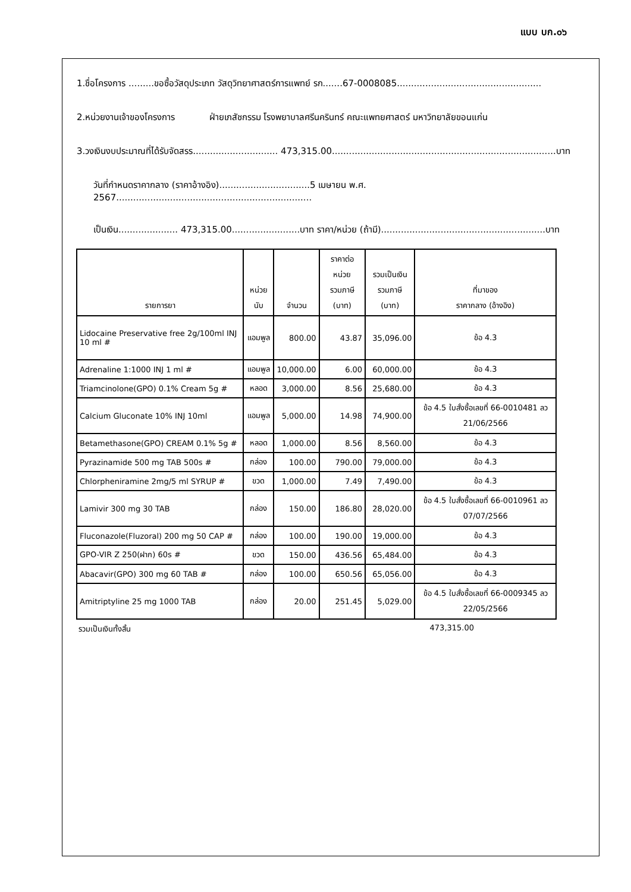แบบ บก.๐๖
1.ชื่อโครงการ .........ขอซื้อวัสดุประเภท วัสดุวิทยาศาสตร์การแพทย์ รก.......67-0008085...................................................
2.หน่วยงานเจ้าของโครงการ ฝ่ายเภสัชกรรม โรงพยาบาลศรีนครินทร์ คณะแพทยศาสตร์ มหาวิทยาลัยขอนแก่น
3.วงเงินงบประมาณที่ได้รับจัดสรร.............................. 473,315.00...............................................................................บาท
วันที่กำหนดราคากลาง (ราคาอ้างอิง)................................5 เมษายน พ.ศ. 2567.....................................................................
เป็นเงิน..................... 473,315.00........................บาท ราคา/หน่วย (ถ้ามี)..........................................................บาท
| รายการยา | หน่วยนับ | จำนวน | ราคาต่อหน่วย รวมภาษี (บาท) | รวมเป็นเงิน รวมภาษี (บาท) | ที่มาของ ราคากลาง (อ้างอิง) |
| --- | --- | --- | --- | --- | --- |
| Lidocaine Preservative free 2g/100ml INJ 10 ml # | แอมพูล | 800.00 | 43.87 | 35,096.00 | ข้อ 4.3 |
| Adrenaline 1:1000 INJ 1 ml # | แอมพูล | 10,000.00 | 6.00 | 60,000.00 | ข้อ 4.3 |
| Triamcinolone(GPO) 0.1% Cream 5g # | หลอด | 3,000.00 | 8.56 | 25,680.00 | ข้อ 4.3 |
| Calcium Gluconate 10% INJ 10ml | แอมพูล | 5,000.00 | 14.98 | 74,900.00 | ข้อ 4.5 ใบสั่งซื้อเลขที่ 66-0010481 ลว 21/06/2566 |
| Betamethasone(GPO) CREAM 0.1% 5g # | หลอด | 1,000.00 | 8.56 | 8,560.00 | ข้อ 4.3 |
| Pyrazinamide 500 mg TAB 500s # | กล่อง | 100.00 | 790.00 | 79,000.00 | ข้อ 4.3 |
| Chlorpheniramine 2mg/5 ml SYRUP # | ขวด | 1,000.00 | 7.49 | 7,490.00 | ข้อ 4.3 |
| Lamivir 300 mg 30 TAB | กล่อง | 150.00 | 186.80 | 28,020.00 | ข้อ 4.5 ใบสั่งซื้อเลขที่ 66-0010961 ลว 07/07/2566 |
| Fluconazole(Fluzoral) 200 mg 50 CAP # | กล่อง | 100.00 | 190.00 | 19,000.00 | ข้อ 4.3 |
| GPO-VIR Z 250(ฝาก) 60s # | ขวด | 150.00 | 436.56 | 65,484.00 | ข้อ 4.3 |
| Abacavir(GPO) 300 mg 60 TAB # | กล่อง | 100.00 | 650.56 | 65,056.00 | ข้อ 4.3 |
| Amitriptyline 25 mg 1000 TAB | กล่อง | 20.00 | 251.45 | 5,029.00 | ข้อ 4.5 ใบสั่งซื้อเลขที่ 66-0009345 ลว 22/05/2566 |
รวมเป็นเงินทั้งสิ้น 473,315.00